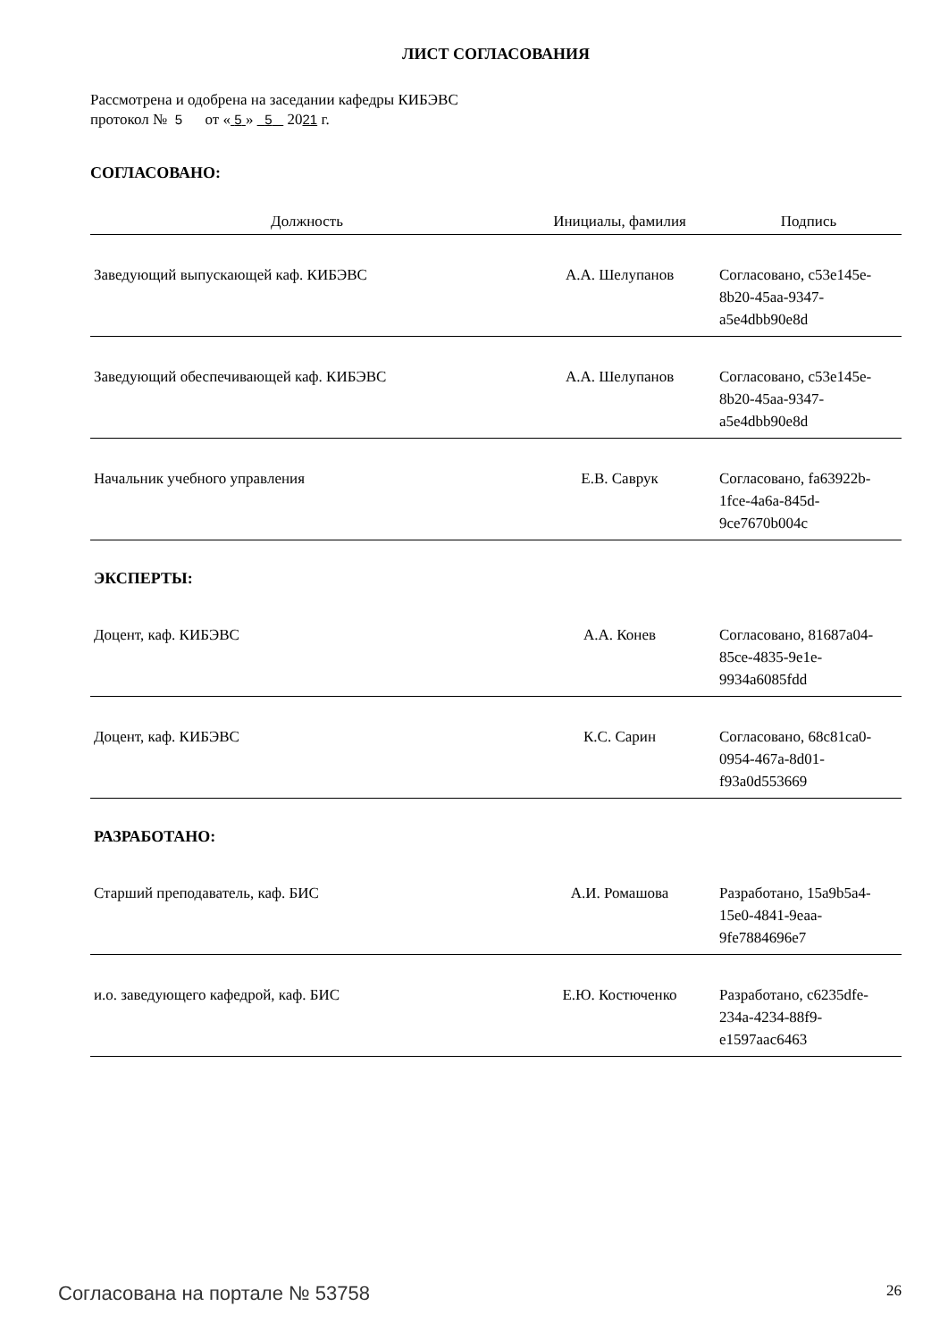ЛИСТ СОГЛАСОВАНИЯ
Рассмотрена и одобрена на заседании кафедры КИБЭВС
протокол № 5 от « 5 » 5 2021 г.
СОГЛАСОВАНО:
| Должность | Инициалы, фамилия | Подпись |
| --- | --- | --- |
| Заведующий выпускающей каф. КИБЭВС | А.А. Шелупанов | Согласовано, c53e145e-8b20-45aa-9347-a5e4dbb90e8d |
| Заведующий обеспечивающей каф. КИБЭВС | А.А. Шелупанов | Согласовано, c53e145e-8b20-45aa-9347-a5e4dbb90e8d |
| Начальник учебного управления | Е.В. Саврук | Согласовано, fa63922b-1fce-4a6a-845d-9ce7670b004c |
| ЭКСПЕРТЫ: | | |
| Доцент, каф. КИБЭВС | А.А. Конев | Согласовано, 81687a04-85ce-4835-9e1e-9934a6085fdd |
| Доцент, каф. КИБЭВС | К.С. Сарин | Согласовано, 68c81ca0-0954-467a-8d01-f93a0d553669 |
| РАЗРАБОТАНО: | | |
| Старший преподаватель, каф. БИС | А.И. Ромашова | Разработано, 15a9b5a4-15e0-4841-9eaa-9fe7884696e7 |
| и.о. заведующего кафедрой, каф. БИС | Е.Ю. Костюченко | Разработано, c6235dfe-234a-4234-88f9-e1597aac6463 |
Согласована на портале № 53758 26